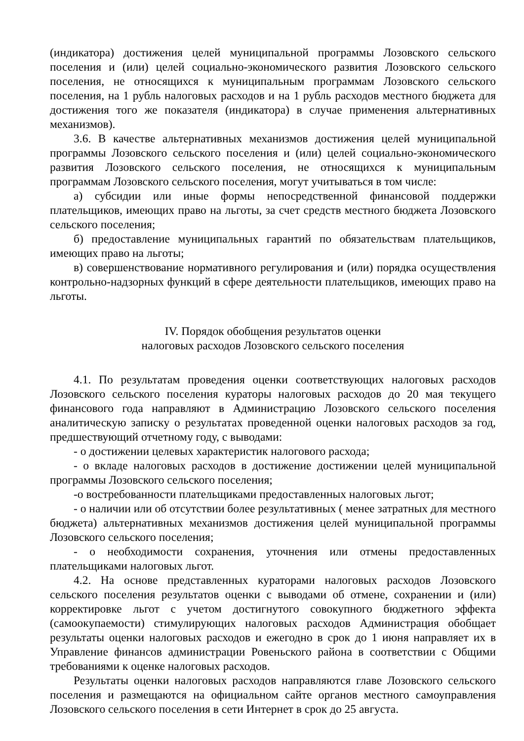(индикатора) достижения целей муниципальной программы Лозовского сельского поселения и (или) целей социально-экономического развития Лозовского сельского поселения, не относящихся к муниципальным программам Лозовского сельского поселения, на 1 рубль налоговых расходов и на 1 рубль расходов местного бюджета для достижения того же показателя (индикатора) в случае применения альтернативных механизмов).
3.6. В качестве альтернативных механизмов достижения целей муниципальной программы Лозовского сельского поселения и (или) целей социально-экономического развития Лозовского сельского поселения, не относящихся к муниципальным программам Лозовского сельского поселения, могут учитываться в том числе:
а) субсидии или иные формы непосредственной финансовой поддержки плательщиков, имеющих право на льготы, за счет средств местного бюджета Лозовского сельского поселения;
б) предоставление муниципальных гарантий по обязательствам плательщиков, имеющих право на льготы;
в) совершенствование нормативного регулирования и (или) порядка осуществления контрольно-надзорных функций в сфере деятельности плательщиков, имеющих право на льготы.
IV. Порядок обобщения результатов оценки
налоговых расходов Лозовского сельского поселения
4.1. По результатам проведения оценки соответствующих налоговых расходов Лозовского сельского поселения кураторы налоговых расходов до 20 мая текущего финансового года направляют в Администрацию Лозовского сельского поселения аналитическую записку о результатах проведенной оценки налоговых расходов за год, предшествующий отчетному году, с выводами:
- о достижении целевых характеристик налогового расхода;
- о вкладе налоговых расходов в достижение достижении целей муниципальной программы Лозовского сельского поселения;
-о востребованности плательщиками предоставленных налоговых льгот;
- о наличии или об отсутствии более результативных ( менее затратных для местного бюджета) альтернативных механизмов достижения целей муниципальной программы Лозовского сельского поселения;
- о необходимости сохранения, уточнения или отмены предоставленных плательщиками налоговых льгот.
4.2. На основе представленных кураторами налоговых расходов Лозовского сельского поселения результатов оценки с выводами об отмене, сохранении и (или) корректировке льгот с учетом достигнутого совокупного бюджетного эффекта (самоокупаемости) стимулирующих налоговых расходов Администрация обобщает результаты оценки налоговых расходов и ежегодно в срок до 1 июня направляет их в Управление финансов администрации Ровеньского района в соответствии с Общими требованиями к оценке налоговых расходов.
Результаты оценки налоговых расходов направляются главе Лозовского сельского поселения и размещаются на официальном сайте органов местного самоуправления Лозовского сельского поселения в сети Интернет в срок до 25 августа.